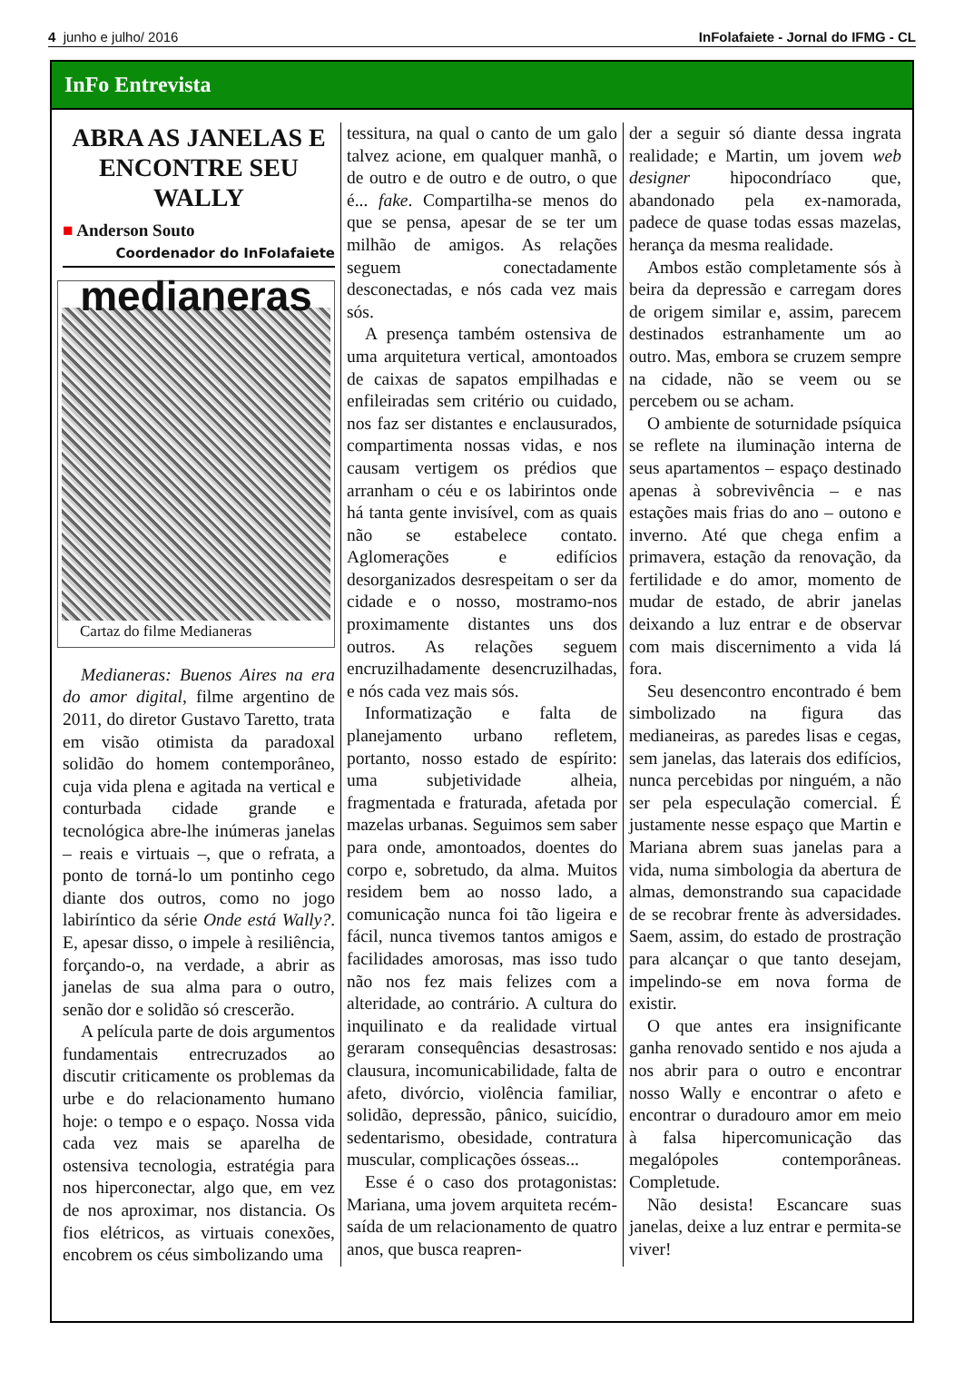4 junho e julho/ 2016 InFolafaiete - Jornal do IFMG - CL
InFo Entrevista
ABRA AS JANELAS E ENCONTRE SEU WALLY
■ Anderson Souto
Coordenador do InFolafaiete
medianeras
Cartaz do filme Medianeras
Medianeras: Buenos Aires na era do amor digital, filme argentino de 2011, do diretor Gustavo Taretto, trata em visão otimista da paradoxal solidão do homem contemporâneo, cuja vida plena e agitada na vertical e conturbada cidade grande e tecnológica abre-lhe inúmeras janelas – reais e virtuais –, que o refrata, a ponto de torná-lo um pontinho cego diante dos outros, como no jogo labiríntico da série Onde está Wally?. E, apesar disso, o impele à resiliência, forçando-o, na verdade, a abrir as janelas de sua alma para o outro, senão dor e solidão só crescerão.
A película parte de dois argumentos fundamentais entrecruzados ao discutir criticamente os problemas da urbe e do relacionamento humano hoje: o tempo e o espaço. Nossa vida cada vez mais se aparelha de ostensiva tecnologia, estratégia para nos hiperconectar, algo que, em vez de nos aproximar, nos distancia. Os fios elétricos, as virtuais conexões, encobrem os céus simbolizando uma
tessitura, na qual o canto de um galo talvez acione, em qualquer manhã, o de outro e de outro e de outro, o que é... fake. Compartilha-se menos do que se pensa, apesar de se ter um milhão de amigos. As relações seguem conectadamente desconectadas, e nós cada vez mais sós.
A presença também ostensiva de uma arquitetura vertical, amontoados de caixas de sapatos empilhadas e enfileiradas sem critério ou cuidado, nos faz ser distantes e enclausurados, compartimenta nossas vidas, e nos causam vertigem os prédios que arranham o céu e os labirintos onde há tanta gente invisível, com as quais não se estabelece contato. Aglomerações e edifícios desorganizados desrespeitam o ser da cidade e o nosso, mostramo-nos proximamente distantes uns dos outros. As relações seguem encruzilhadamente desencruzilhadas, e nós cada vez mais sós.
Informatização e falta de planejamento urbano refletem, portanto, nosso estado de espírito: uma subjetividade alheia, fragmentada e fraturada, afetada por mazelas urbanas. Seguimos sem saber para onde, amontoados, doentes do corpo e, sobretudo, da alma. Muitos residem bem ao nosso lado, a comunicação nunca foi tão ligeira e fácil, nunca tivemos tantos amigos e facilidades amorosas, mas isso tudo não nos fez mais felizes com a alteridade, ao contrário. A cultura do inquilinato e da realidade virtual geraram consequências desastrosas: clausura, incomunicabilidade, falta de afeto, divórcio, violência familiar, solidão, depressão, pânico, suicídio, sedentarismo, obesidade, contratura muscular, complicações ósseas...
Esse é o caso dos protagonistas: Mariana, uma jovem arquiteta recém-saída de um relacionamento de quatro anos, que busca reapren-
der a seguir só diante dessa ingrata realidade; e Martin, um jovem web designer hipocondríaco que, abandonado pela ex-namorada, padece de quase todas essas mazelas, herança da mesma realidade.
Ambos estão completamente sós à beira da depressão e carregam dores de origem similar e, assim, parecem destinados estranhamente um ao outro. Mas, embora se cruzem sempre na cidade, não se veem ou se percebem ou se acham.
O ambiente de soturnidade psíquica se reflete na iluminação interna de seus apartamentos – espaço destinado apenas à sobrevivência – e nas estações mais frias do ano – outono e inverno. Até que chega enfim a primavera, estação da renovação, da fertilidade e do amor, momento de mudar de estado, de abrir janelas deixando a luz entrar e de observar com mais discernimento a vida lá fora.
Seu desencontro encontrado é bem simbolizado na figura das medianeiras, as paredes lisas e cegas, sem janelas, das laterais dos edifícios, nunca percebidas por ninguém, a não ser pela especulação comercial. É justamente nesse espaço que Martin e Mariana abrem suas janelas para a vida, numa simbologia da abertura de almas, demonstrando sua capacidade de se recobrar frente às adversidades. Saem, assim, do estado de prostração para alcançar o que tanto desejam, impelindo-se em nova forma de existir.
O que antes era insignificante ganha renovado sentido e nos ajuda a nos abrir para o outro e encontrar nosso Wally e encontrar o afeto e encontrar o duradouro amor em meio à falsa hipercomunicação das megalópoles contemporâneas. Completude.
Não desista! Escancare suas janelas, deixe a luz entrar e permita-se viver!